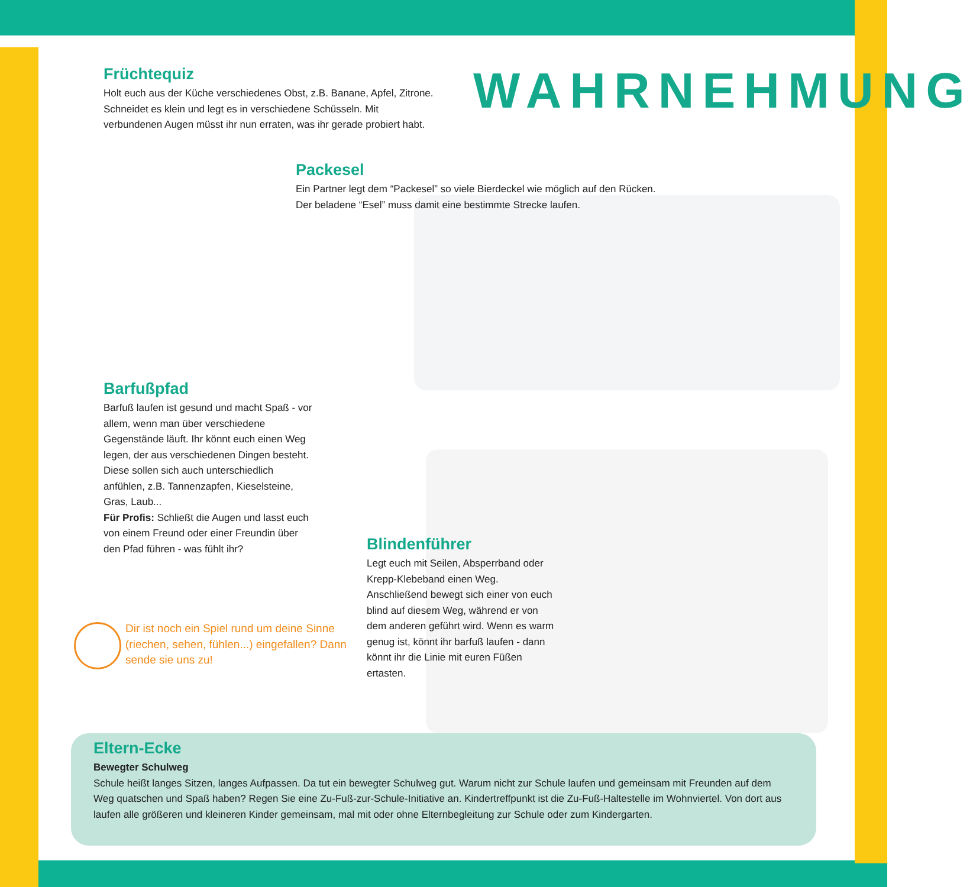WAHRNEHMUNG
Früchtequiz
Holt euch aus der Küche verschiedenes Obst, z.B. Banane, Apfel, Zitrone. Schneidet es klein und legt es in verschiedene Schüsseln. Mit verbundenen Augen müsst ihr nun erraten, was ihr gerade probiert habt.
Packesel
Ein Partner legt dem “Packesel” so viele Bierdeckel wie möglich auf den Rücken. Der beladene “Esel” muss damit eine bestimmte Strecke laufen.
Barfußpfad
Barfuß laufen ist gesund und macht Spaß - vor allem, wenn man über verschiedene Gegenstände läuft. Ihr könnt euch einen Weg legen, der aus verschiedenen Dingen besteht. Diese sollen sich auch unterschiedlich anfühlen, z.B. Tannenzapfen, Kieselsteine, Gras, Laub...
Für Profis: Schließt die Augen und lasst euch von einem Freund oder einer Freundin über den Pfad führen - was fühlt ihr?
Blindenführer
Legt euch mit Seilen, Absperrband oder Krepp-Klebeband einen Weg. Anschließend bewegt sich einer von euch blind auf diesem Weg, während er von dem anderen geführt wird. Wenn es warm genug ist, könnt ihr barfuß laufen - dann könnt ihr die Linie mit euren Füßen ertasten.
Dir ist noch ein Spiel rund um deine Sinne (riechen, sehen, fühlen...) eingefallen? Dann sende sie uns zu!
Eltern-Ecke
Bewegter Schulweg
Schule heißt langes Sitzen, langes Aufpassen. Da tut ein bewegter Schulweg gut. Warum nicht zur Schule laufen und gemeinsam mit Freunden auf dem Weg quatschen und Spaß haben? Regen Sie eine Zu-Fuß-zur-Schule-Initiative an. Kindertreffpunkt ist die Zu-Fuß-Haltestelle im Wohnviertel. Von dort aus laufen alle größeren und kleineren Kinder gemeinsam, mal mit oder ohne Elternbegleitung zur Schule oder zum Kindergarten.